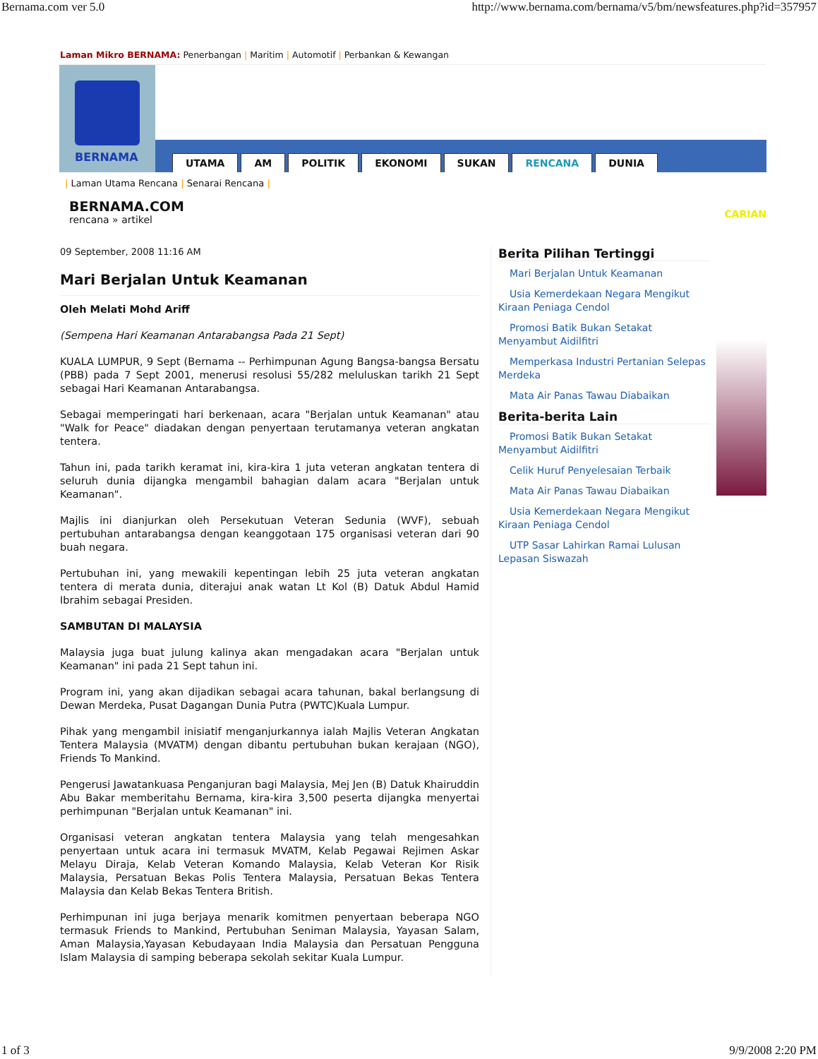Bernama.com ver 5.0 http://www.bernama.com/bernama/v5/bm/newsfeatures.php?id=357957
Laman Mikro BERNAMA: Penerbangan | Maritim | Automotif | Perbankan & Kewangan
BERNAMA
UTAMA AM POLITIK EKONOMI SUKAN RENCANA DUNIA
| Laman Utama Rencana | Senarai Rencana |
BERNAMA.COM
rencana » artikel
CARIAN
09 September, 2008 11:16 AM
Mari Berjalan Untuk Keamanan
Oleh Melati Mohd Ariff
(Sempena Hari Keamanan Antarabangsa Pada 21 Sept)
KUALA LUMPUR, 9 Sept (Bernama -- Perhimpunan Agung Bangsa-bangsa Bersatu (PBB) pada 7 Sept 2001, menerusi resolusi 55/282 meluluskan tarikh 21 Sept sebagai Hari Keamanan Antarabangsa.
Sebagai memperingati hari berkenaan, acara "Berjalan untuk Keamanan" atau "Walk for Peace" diadakan dengan penyertaan terutamanya veteran angkatan tentera.
Tahun ini, pada tarikh keramat ini, kira-kira 1 juta veteran angkatan tentera di seluruh dunia dijangka mengambil bahagian dalam acara "Berjalan untuk Keamanan".
Majlis ini dianjurkan oleh Persekutuan Veteran Sedunia (WVF), sebuah pertubuhan antarabangsa dengan keanggotaan 175 organisasi veteran dari 90 buah negara.
Pertubuhan ini, yang mewakili kepentingan lebih 25 juta veteran angkatan tentera di merata dunia, diterajui anak watan Lt Kol (B) Datuk Abdul Hamid Ibrahim sebagai Presiden.
SAMBUTAN DI MALAYSIA
Malaysia juga buat julung kalinya akan mengadakan acara "Berjalan untuk Keamanan" ini pada 21 Sept tahun ini.
Program ini, yang akan dijadikan sebagai acara tahunan, bakal berlangsung di Dewan Merdeka, Pusat Dagangan Dunia Putra (PWTC)Kuala Lumpur.
Pihak yang mengambil inisiatif menganjurkannya ialah Majlis Veteran Angkatan Tentera Malaysia (MVATM) dengan dibantu pertubuhan bukan kerajaan (NGO), Friends To Mankind.
Pengerusi Jawatankuasa Penganjuran bagi Malaysia, Mej Jen (B) Datuk Khairuddin Abu Bakar memberitahu Bernama, kira-kira 3,500 peserta dijangka menyertai perhimpunan "Berjalan untuk Keamanan" ini.
Organisasi veteran angkatan tentera Malaysia yang telah mengesahkan penyertaan untuk acara ini termasuk MVATM, Kelab Pegawai Rejimen Askar Melayu Diraja, Kelab Veteran Komando Malaysia, Kelab Veteran Kor Risik Malaysia, Persatuan Bekas Polis Tentera Malaysia, Persatuan Bekas Tentera Malaysia dan Kelab Bekas Tentera British.
Perhimpunan ini juga berjaya menarik komitmen penyertaan beberapa NGO termasuk Friends to Mankind, Pertubuhan Seniman Malaysia, Yayasan Salam, Aman Malaysia,Yayasan Kebudayaan India Malaysia dan Persatuan Pengguna Islam Malaysia di samping beberapa sekolah sekitar Kuala Lumpur.
Berita Pilihan Tertinggi
Mari Berjalan Untuk Keamanan
Usia Kemerdekaan Negara Mengikut Kiraan Peniaga Cendol
Promosi Batik Bukan Setakat Menyambut Aidilfitri
Memperkasa Industri Pertanian Selepas Merdeka
Mata Air Panas Tawau Diabaikan
Berita-berita Lain
Promosi Batik Bukan Setakat Menyambut Aidilfitri
Celik Huruf Penyelesaian Terbaik
Mata Air Panas Tawau Diabaikan
Usia Kemerdekaan Negara Mengikut Kiraan Peniaga Cendol
UTP Sasar Lahirkan Ramai Lulusan Lepasan Siswazah
1 of 3 9/9/2008 2:20 PM